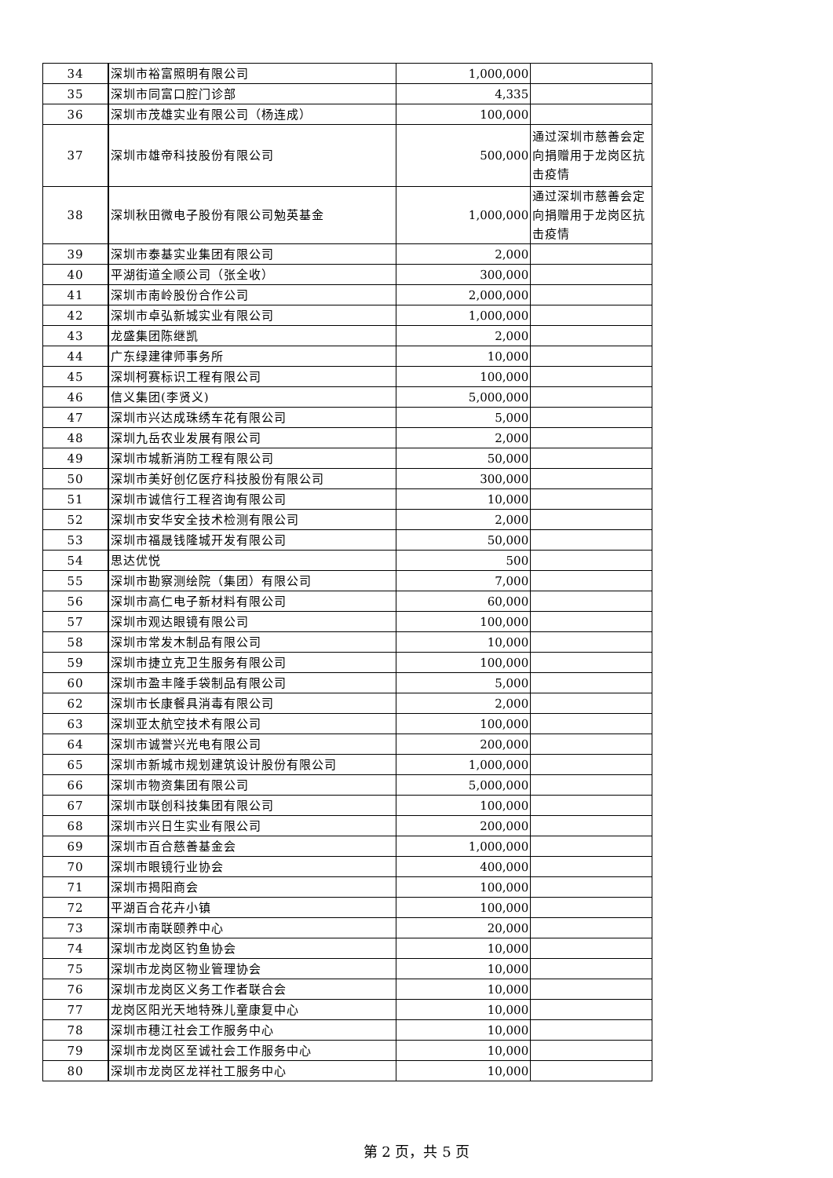| 34 | 深圳市裕富照明有限公司 | 1,000,000 | |
| 35 | 深圳市同富口腔门诊部 | 4,335 | |
| 36 | 深圳市茂雄实业有限公司（杨连成） | 100,000 | |
| 37 | 深圳市雄帝科技股份有限公司 | 500,000 | 通过深圳市慈善会定向捐赠用于龙岗区抗击疫情 |
| 38 | 深圳秋田微电子股份有限公司勉英基金 | 1,000,000 | 通过深圳市慈善会定向捐赠用于龙岗区抗击疫情 |
| 39 | 深圳市泰基实业集团有限公司 | 2,000 | |
| 40 | 平湖街道全顺公司（张全收） | 300,000 | |
| 41 | 深圳市南岭股份合作公司 | 2,000,000 | |
| 42 | 深圳市卓弘新城实业有限公司 | 1,000,000 | |
| 43 | 龙盛集团陈继凯 | 2,000 | |
| 44 | 广东绿建律师事务所 | 10,000 | |
| 45 | 深圳柯赛标识工程有限公司 | 100,000 | |
| 46 | 信义集团(李贤义) | 5,000,000 | |
| 47 | 深圳市兴达成珠绣车花有限公司 | 5,000 | |
| 48 | 深圳九岳农业发展有限公司 | 2,000 | |
| 49 | 深圳市城新消防工程有限公司 | 50,000 | |
| 50 | 深圳市美好创亿医疗科技股份有限公司 | 300,000 | |
| 51 | 深圳市诚信行工程咨询有限公司 | 10,000 | |
| 52 | 深圳市安华安全技术检测有限公司 | 2,000 | |
| 53 | 深圳市福晟钱隆城开发有限公司 | 50,000 | |
| 54 | 思达优悦 | 500 | |
| 55 | 深圳市勘察测绘院（集团）有限公司 | 7,000 | |
| 56 | 深圳市高仁电子新材料有限公司 | 60,000 | |
| 57 | 深圳市观达眼镜有限公司 | 100,000 | |
| 58 | 深圳市常发木制品有限公司 | 10,000 | |
| 59 | 深圳市捷立克卫生服务有限公司 | 100,000 | |
| 60 | 深圳市盈丰隆手袋制品有限公司 | 5,000 | |
| 62 | 深圳市长康餐具消毒有限公司 | 2,000 | |
| 63 | 深圳亚太航空技术有限公司 | 100,000 | |
| 64 | 深圳市诚誉兴光电有限公司 | 200,000 | |
| 65 | 深圳市新城市规划建筑设计股份有限公司 | 1,000,000 | |
| 66 | 深圳市物资集团有限公司 | 5,000,000 | |
| 67 | 深圳市联创科技集团有限公司 | 100,000 | |
| 68 | 深圳市兴日生实业有限公司 | 200,000 | |
| 69 | 深圳市百合慈善基金会 | 1,000,000 | |
| 70 | 深圳市眼镜行业协会 | 400,000 | |
| 71 | 深圳市揭阳商会 | 100,000 | |
| 72 | 平湖百合花卉小镇 | 100,000 | |
| 73 | 深圳市南联颐养中心 | 20,000 | |
| 74 | 深圳市龙岗区钓鱼协会 | 10,000 | |
| 75 | 深圳市龙岗区物业管理协会 | 10,000 | |
| 76 | 深圳市龙岗区义务工作者联合会 | 10,000 | |
| 77 | 龙岗区阳光天地特殊儿童康复中心 | 10,000 | |
| 78 | 深圳市穗江社会工作服务中心 | 10,000 | |
| 79 | 深圳市龙岗区至诚社会工作服务中心 | 10,000 | |
| 80 | 深圳市龙岗区龙祥社工服务中心 | 10,000 | |
第 2 页，共 5 页